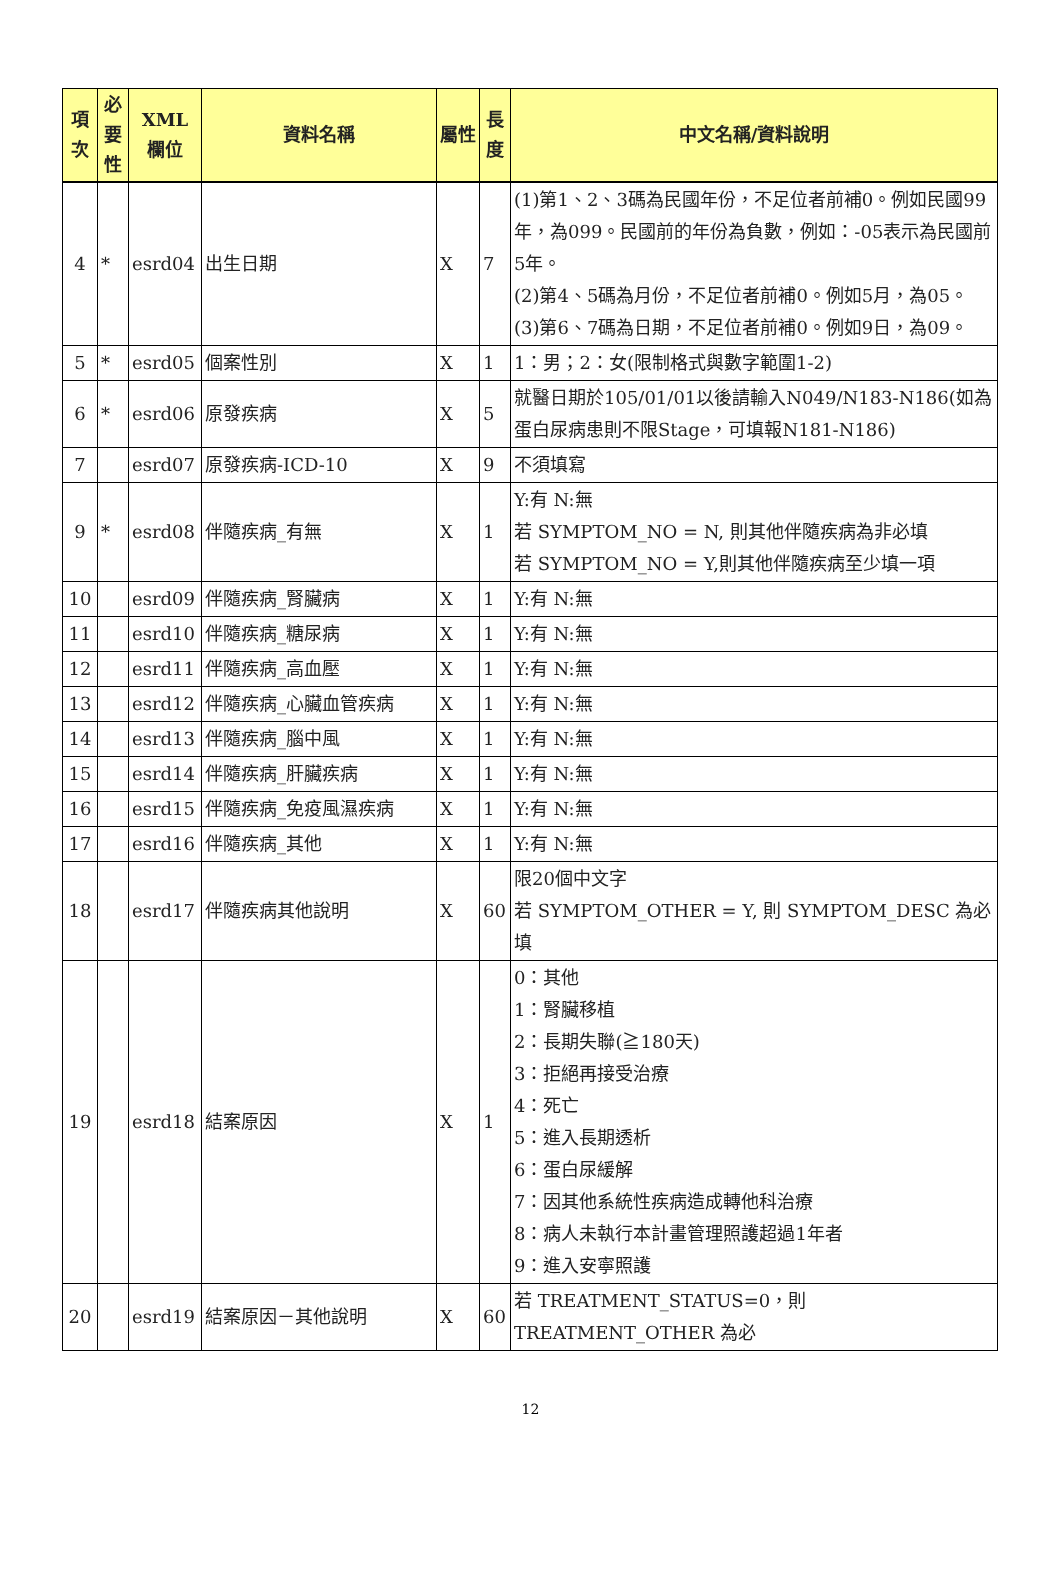| 項次 | 必要性 | XML 欄位 | 資料名稱 | 屬性 | 長度 | 中文名稱/資料說明 |
| --- | --- | --- | --- | --- | --- | --- |
| 4 | * | esrd04 | 出生日期 | X | 7 | (1)第1、2、3碼為民國年份，不足位者前補0。例如民國99年，為099。民國前的年份為負數，例如：-05表示為民國前5年。 (2)第4、5碼為月份，不足位者前補0。例如5月，為05。 (3)第6、7碼為日期，不足位者前補0。例如9日，為09。 |
| 5 | * | esrd05 | 個案性別 | X | 1 | 1：男；2：女(限制格式與數字範圍1-2) |
| 6 | * | esrd06 | 原發疾病 | X | 5 | 就醫日期於105/01/01以後請輸入N049/N183-N186(如為蛋白尿病患則不限Stage，可填報N181-N186) |
| 7 | | esrd07 | 原發疾病-ICD-10 | X | 9 | 不須填寫 |
| 9 | * | esrd08 | 伴隨疾病_有無 | X | 1 | Y:有 N:無 若 SYMPTOM_NO = N, 則其他伴隨疾病為非必填 若 SYMPTOM_NO = Y,則其他伴隨疾病至少填一項 |
| 10 | | esrd09 | 伴隨疾病_腎臟病 | X | 1 | Y:有 N:無 |
| 11 | | esrd10 | 伴隨疾病_糖尿病 | X | 1 | Y:有 N:無 |
| 12 | | esrd11 | 伴隨疾病_高血壓 | X | 1 | Y:有 N:無 |
| 13 | | esrd12 | 伴隨疾病_心臟血管疾病 | X | 1 | Y:有 N:無 |
| 14 | | esrd13 | 伴隨疾病_腦中風 | X | 1 | Y:有 N:無 |
| 15 | | esrd14 | 伴隨疾病_肝臟疾病 | X | 1 | Y:有 N:無 |
| 16 | | esrd15 | 伴隨疾病_免疫風濕疾病 | X | 1 | Y:有 N:無 |
| 17 | | esrd16 | 伴隨疾病_其他 | X | 1 | Y:有 N:無 |
| 18 | | esrd17 | 伴隨疾病其他說明 | X | 60 | 限20個中文字 若 SYMPTOM_OTHER = Y, 則 SYMPTOM_DESC 為必填 |
| 19 | | esrd18 | 結案原因 | X | 1 | 0：其他 1：腎臟移植 2：長期失聯(≧180天) 3：拒絕再接受治療 4：死亡 5：進入長期透析 6：蛋白尿緩解 7：因其他系統性疾病造成轉他科治療 8：病人未執行本計畫管理照護超過1年者 9：進入安寧照護 |
| 20 | | esrd19 | 結案原因－其他說明 | X | 60 | 若 TREATMENT_STATUS=0，則 TREATMENT_OTHER 為必 |
12